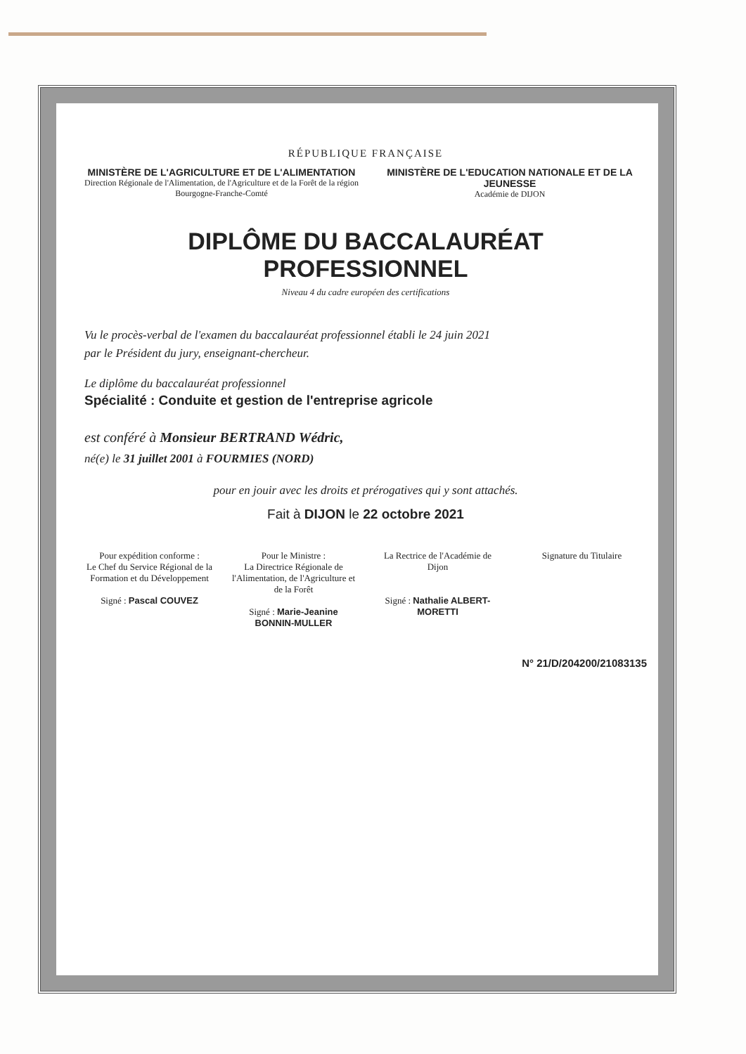RÉPUBLIQUE FRANÇAISE
MINISTÈRE DE L'AGRICULTURE ET DE L'ALIMENTATION
Direction Régionale de l'Alimentation, de l'Agriculture et de la Forêt de la région Bourgogne-Franche-Comté
MINISTÈRE DE L'EDUCATION NATIONALE ET DE LA JEUNESSE
Académie de DIJON
DIPLÔME DU BACCALAURÉAT PROFESSIONNEL
Niveau 4 du cadre européen des certifications
Vu le procès-verbal de l'examen du baccalauréat professionnel établi le 24 juin 2021
par le Président du jury, enseignant-chercheur.
Le diplôme du baccalauréat professionnel
Spécialité : Conduite et gestion de l'entreprise agricole
est conféré à Monsieur BERTRAND Wédric,
né(e) le 31 juillet 2001 à FOURMIES (NORD)
pour en jouir avec les droits et prérogatives qui y sont attachés.
Fait à DIJON le 22 octobre 2021
Pour expédition conforme :
Le Chef du Service Régional de la Formation et du Développement
Signé : Pascal COUVEZ
Pour le Ministre :
La Directrice Régionale de l'Alimentation, de l'Agriculture et de la Forêt
Signé : Marie-Jeanine BONNIN-MULLER
La Rectrice de l'Académie de Dijon
Signé : Nathalie ALBERT-MORETTI
Signature du Titulaire
N° 21/D/204200/21083135